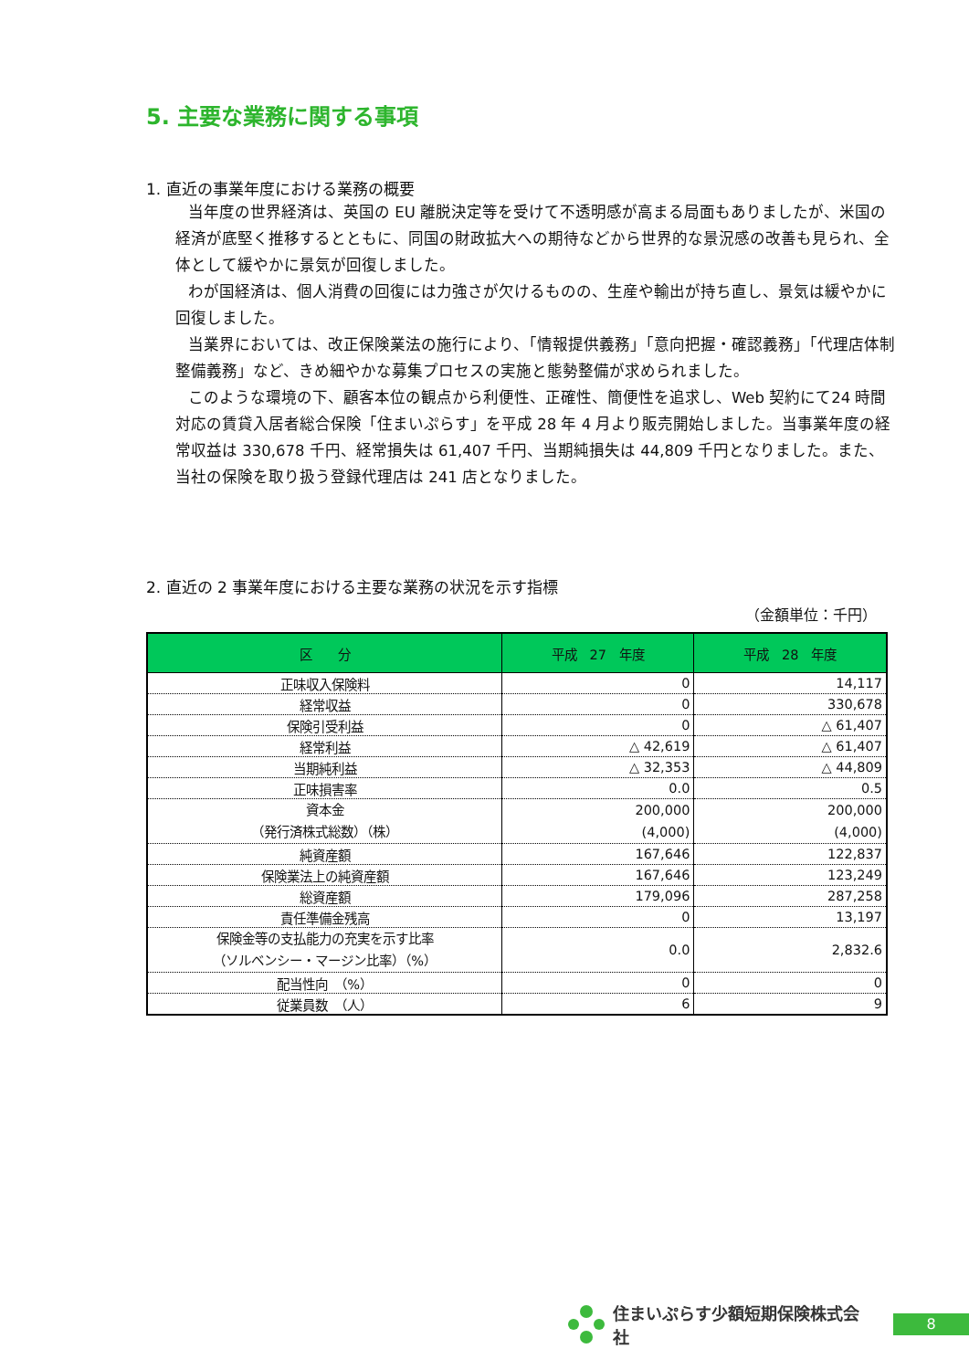5. 主要な業務に関する事項
1. 直近の事業年度における業務の概要
当年度の世界経済は、英国の EU 離脱決定等を受けて不透明感が高まる局面もありましたが、米国の経済が底堅く推移するとともに、同国の財政拡大への期待などから世界的な景況感の改善も見られ、全体として緩やかに景気が回復しました。
わが国経済は、個人消費の回復には力強さが欠けるものの、生産や輸出が持ち直し、景気は緩やかに回復しました。
当業界においては、改正保険業法の施行により、「情報提供義務」「意向把握・確認義務」「代理店体制整備義務」など、きめ細やかな募集プロセスの実施と態勢整備が求められました。
このような環境の下、顧客本位の観点から利便性、正確性、簡便性を追求し、Web 契約にて24 時間対応の賃貸入居者総合保険「住まいぷらす」を平成 28 年 4 月より販売開始しました。当事業年度の経常収益は 330,678 千円、経常損失は 61,407 千円、当期純損失は 44,809 千円となりました。また、当社の保険を取り扱う登録代理店は 241 店となりました。
2. 直近の 2 事業年度における主要な業務の状況を示す指標
（金額単位：千円）
| 区 分 | 平成 27 年度 | 平成 28 年度 |
| --- | --- | --- |
| 正味収入保険料 | 0 | 14,117 |
| 経常収益 | 0 | 330,678 |
| 保険引受利益 | 0 | △ 61,407 |
| 経常利益 | △ 42,619 | △ 61,407 |
| 当期純利益 | △ 32,353 | △ 44,809 |
| 正味損害率 | 0.0 | 0.5 |
| 資本金 （発行済株式総数）（株） | 200,000 (4,000) | 200,000 (4,000) |
| 純資産額 | 167,646 | 122,837 |
| 保険業法上の純資産額 | 167,646 | 123,249 |
| 総資産額 | 179,096 | 287,258 |
| 責任準備金残高 | 0 | 13,197 |
| 保険金等の支払能力の充実を示す比率 （ソルベンシー・マージン比率）（%） | 0.0 | 2,832.6 |
| 配当性向 （%） | 0 | 0 |
| 従業員数 （人） | 6 | 9 |
住まいぷらす少額短期保険株式会社
8